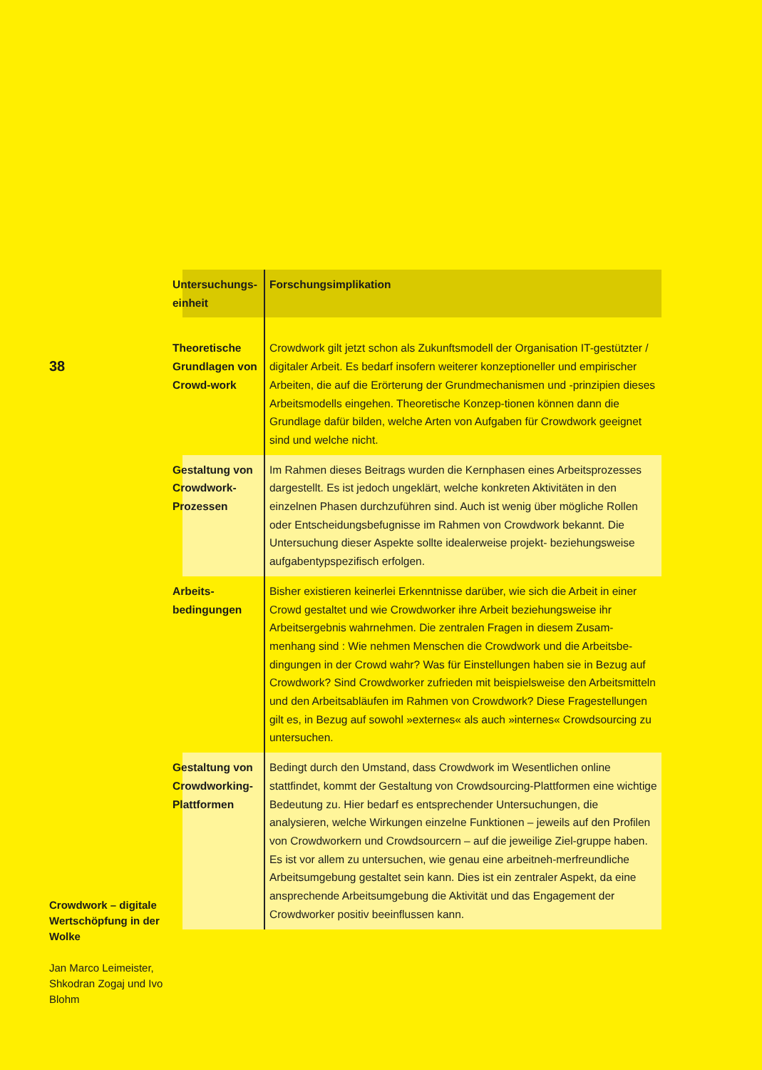38
| Untersuchungs- einheit | Forschungsimplikation |
| --- | --- |
| Theoretische Grundlagen von Crowd-work | Crowdwork gilt jetzt schon als Zukunftsmodell der Organisation IT-gestützter / digitaler Arbeit. Es bedarf insofern weiterer konzeptioneller und empirischer Arbeiten, die auf die Erörterung der Grundmechanismen und -prinzipien dieses Arbeitsmodells eingehen. Theoretische Konzep-tionen können dann die Grundlage dafür bilden, welche Arten von Aufgaben für Crowdwork geeignet sind und welche nicht. |
| Gestaltung von Crowdwork-Prozessen | Im Rahmen dieses Beitrags wurden die Kernphasen eines Arbeitsprozesses dargestellt. Es ist jedoch ungeklärt, welche konkreten Aktivitäten in den einzelnen Phasen durchzuführen sind. Auch ist wenig über mögliche Rollen oder Entscheidungsbefugnisse im Rahmen von Crowdwork bekannt. Die Untersuchung dieser Aspekte sollte idealerweise projekt- beziehungsweise aufgabentypspezifisch erfolgen. |
| Arbeits- bedingungen | Bisher existieren keinerlei Erkenntnisse darüber, wie sich die Arbeit in einer Crowd gestaltet und wie Crowdworker ihre Arbeit beziehungsweise ihr Arbeitsergebnis wahrnehmen. Die zentralen Fragen in diesem Zusam-menhang sind : Wie nehmen Menschen die Crowdwork und die Arbeitsbe-dingungen in der Crowd wahr? Was für Einstellungen haben sie in Bezug auf Crowdwork? Sind Crowdworker zufrieden mit beispielsweise den Arbeitsmitteln und den Arbeitsabläufen im Rahmen von Crowdwork? Diese Fragestellungen gilt es, in Bezug auf sowohl »externes« als auch »internes« Crowdsourcing zu untersuchen. |
| Gestaltung von Crowdworking-Plattformen | Bedingt durch den Umstand, dass Crowdwork im Wesentlichen online stattfindet, kommt der Gestaltung von Crowdsourcing-Plattformen eine wichtige Bedeutung zu. Hier bedarf es entsprechender Untersuchungen, die analysieren, welche Wirkungen einzelne Funktionen – jeweils auf den Profilen von Crowdworkern und Crowdsourcern – auf die jeweilige Ziel-gruppe haben. Es ist vor allem zu untersuchen, wie genau eine arbeitneh-merfreundliche Arbeitsumgebung gestaltet sein kann. Dies ist ein zentraler Aspekt, da eine ansprechende Arbeitsumgebung die Aktivität und das Engagement der Crowdworker positiv beeinflussen kann. |
Crowdwork – digitale Wertschöpfung in der Wolke
Jan Marco Leimeister, Shkodran Zogaj und Ivo Blohm